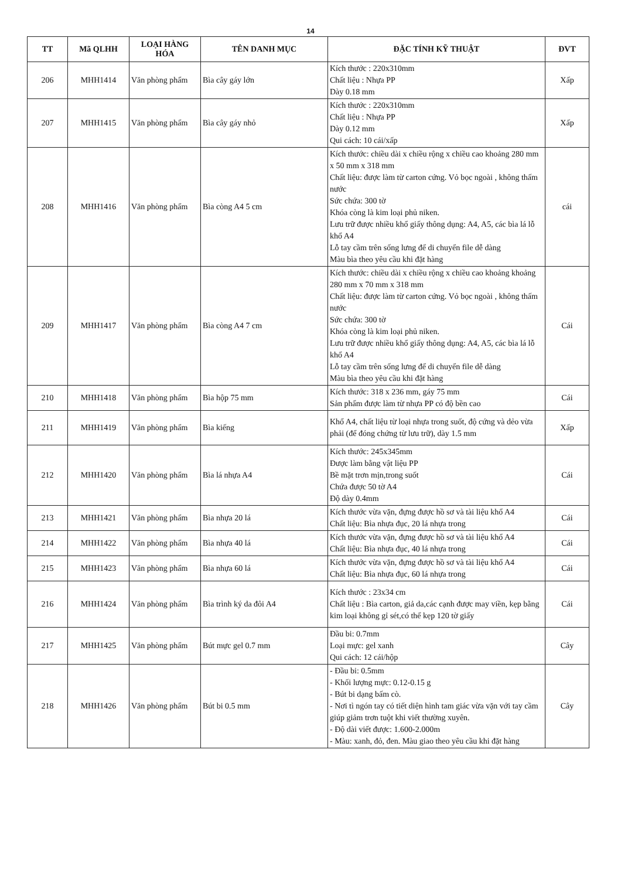14
| TT | Mã QLHH | LOẠI HÀNG HÓA | TÊN DANH MỤC | ĐẶC TÍNH KỸ THUẬT | ĐVT |
| --- | --- | --- | --- | --- | --- |
| 206 | MHH1414 | Văn phòng phẩm | Bìa cây gáy lớn | Kích thước : 220x310mm Chất liệu : Nhựa PP Dày 0.18 mm | Xấp |
| 207 | MHH1415 | Văn phòng phẩm | Bìa cây gáy nhỏ | Kích thước : 220x310mm Chất liệu : Nhựa PP Dày 0.12 mm Qui cách: 10 cái/xấp | Xấp |
| 208 | MHH1416 | Văn phòng phẩm | Bìa còng A4 5 cm | Kích thước: chiều dài x chiều rộng x chiều cao khoảng 280 mm x 50 mm x 318 mm Chất liệu: được làm từ carton cứng. Vỏ bọc ngoài , không thấm nước Sức chứa: 300 tờ Khóa còng là kim loại phủ niken. Lưu trữ được nhiều khổ giấy thông dụng: A4, A5, các bìa lá lỗ khổ A4 Lỗ tay cầm trên sống lưng để di chuyển file dễ dàng Màu bìa theo yêu cầu khi đặt hàng | cái |
| 209 | MHH1417 | Văn phòng phẩm | Bìa còng A4 7 cm | Kích thước: chiều dài x chiều rộng x chiều cao khoảng khoảng 280 mm x 70 mm x 318 mm Chất liệu: được làm từ carton cứng. Vỏ bọc ngoài , không thấm nước Sức chứa: 300 tờ Khóa còng là kim loại phủ niken. Lưu trữ được nhiều khổ giấy thông dụng: A4, A5, các bìa lá lỗ khổ A4 Lỗ tay cầm trên sống lưng để di chuyển file dễ dàng Màu bìa theo yêu cầu khi đặt hàng | Cái |
| 210 | MHH1418 | Văn phòng phẩm | Bìa hộp 75 mm | Kích thước: 318 x 236 mm, gáy 75 mm Sản phẩm được làm từ nhựa PP có độ bền cao | Cái |
| 211 | MHH1419 | Văn phòng phẩm | Bìa kiếng | Khổ A4, chất liệu từ loại nhựa trong suốt, độ cứng và dẻo vừa phải (để đóng chứng từ lưu trữ), dày 1.5 mm | Xấp |
| 212 | MHH1420 | Văn phòng phẩm | Bìa lá nhựa A4 | Kích thước: 245x345mm Được làm bằng vật liệu PP Bề mặt trơn mịn,trong suốt Chứa được 50 tờ A4 Độ dày 0.4mm | Cái |
| 213 | MHH1421 | Văn phòng phẩm | Bìa nhựa 20 lá | Kích thước vừa vặn, đựng được hồ sơ và tài liệu khổ A4 Chất liệu: Bìa nhựa đục, 20 lá nhựa trong | Cái |
| 214 | MHH1422 | Văn phòng phẩm | Bìa nhựa 40 lá | Kích thước vừa vặn, đựng được hồ sơ và tài liệu khổ A4 Chất liệu: Bìa nhựa đục, 40 lá nhựa trong | Cái |
| 215 | MHH1423 | Văn phòng phẩm | Bìa nhựa 60 lá | Kích thước vừa vặn, đựng được hồ sơ và tài liệu khổ A4 Chất liệu: Bìa nhựa đục, 60 lá nhựa trong | Cái |
| 216 | MHH1424 | Văn phòng phẩm | Bìa trình ký da đôi A4 | Kích thước : 23x34 cm Chất liệu : Bìa carton, giả da,các cạnh được may viền, kẹp bằng kim loại không gỉ sét,có thể kẹp 120 tờ giấy | Cái |
| 217 | MHH1425 | Văn phòng phẩm | Bút mực gel 0.7 mm | Đầu bi: 0.7mm Loại mực: gel xanh Qui cách: 12 cái/hộp | Cây |
| 218 | MHH1426 | Văn phòng phẩm | Bút bi 0.5 mm | - Đầu bi: 0.5mm - Khối lượng mực: 0.12-0.15 g - Bút bi dạng bấm cò. - Nơi tì ngón tay có tiết diện hình tam giác vừa vặn với tay cầm giúp giảm trơn tuột khi viết thường xuyên. - Độ dài viết được: 1.600-2.000m - Màu: xanh, đỏ, đen. Màu giao theo yêu cầu khi đặt hàng | Cây |